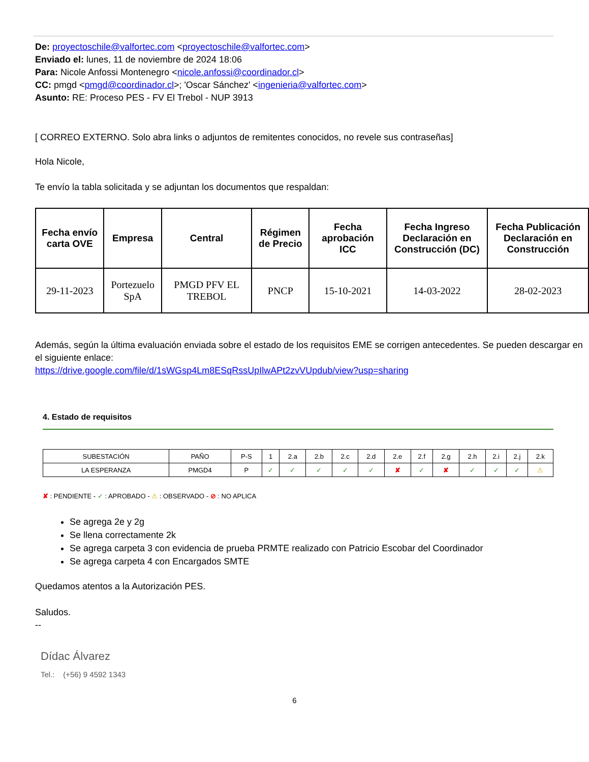De: proyectoschile@valfortec.com <proyectoschile@valfortec.com>
Enviado el: lunes, 11 de noviembre de 2024 18:06
Para: Nicole Anfossi Montenegro <nicole.anfossi@coordinador.cl>
CC: pmgd <pmgd@coordinador.cl>; 'Oscar Sánchez' <ingenieria@valfortec.com>
Asunto: RE: Proceso PES - FV El Trebol - NUP 3913
[ CORREO EXTERNO. Solo abra links o adjuntos de remitentes conocidos, no revele sus contraseñas]
Hola Nicole,
Te envío la tabla solicitada y se adjuntan los documentos que respaldan:
| Fecha envío carta OVE | Empresa | Central | Régimen de Precio | Fecha aprobación ICC | Fecha Ingreso Declaración en Construcción (DC) | Fecha Publicación Declaración en Construcción |
| --- | --- | --- | --- | --- | --- | --- |
| 29-11-2023 | Portezuelo SpA | PMGD PFV EL TREBOL | PNCP | 15-10-2021 | 14-03-2022 | 28-02-2023 |
Además, según la última evaluación enviada sobre el estado de los requisitos EME se corrigen antecedentes. Se pueden descargar en el siguiente enlace:
https://drive.google.com/file/d/1sWGsp4Lm8ESqRssUpIlwAPt2zvVUpdub/view?usp=sharing
4. Estado de requisitos
| SUBESTACIÓN | PAÑO | P-S | 1 | 2.a | 2.b | 2.c | 2.d | 2.e | 2.f | 2.g | 2.h | 2.i | 2.j | 2.k |
| LA ESPERANZA | PMGD4 | P | ✓ | ✓ | ✓ | ✓ | ✓ | ✘ | ✓ | ✘ | ✓ | ✓ | ✓ | ⚠ |
✘ : PENDIENTE - ✓ : APROBADO - ⚠ : OBSERVADO - ⊘ : NO APLICA
Se agrega 2e y 2g
Se llena correctamente 2k
Se agrega carpeta 3 con evidencia de prueba PRMTE realizado con Patricio Escobar del Coordinador
Se agrega carpeta 4 con Encargados SMTE
Quedamos atentos a la Autorización PES.
Saludos.
--
Dídac Álvarez
Tel.: (+56) 9 4592 1343
6